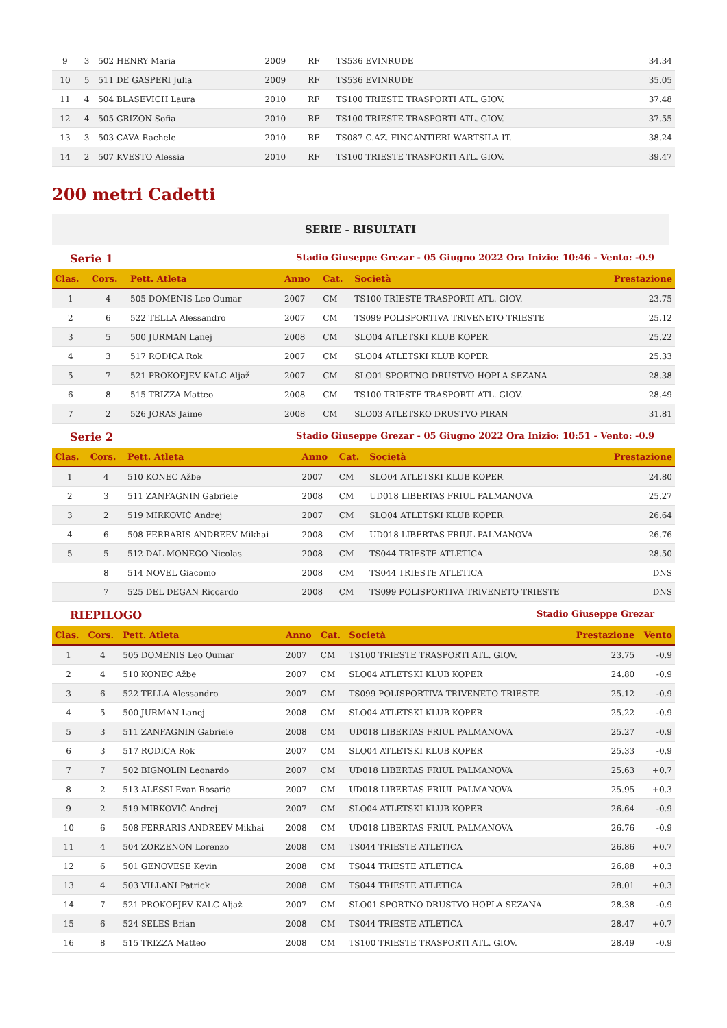| 9 | 3 | 502 HENRY Maria | 2009 | RF | TS536 EVINRUDE | 34.34 |
| 10 | 5 | 511 DE GASPERI Julia | 2009 | RF | TS536 EVINRUDE | 35.05 |
| 11 | 4 | 504 BLASEVICH Laura | 2010 | RF | TS100 TRIESTE TRASPORTI ATL. GIOV. | 37.48 |
| 12 | 4 | 505 GRIZON Sofia | 2010 | RF | TS100 TRIESTE TRASPORTI ATL. GIOV. | 37.55 |
| 13 | 3 | 503 CAVA Rachele | 2010 | RF | TS087 C.AZ. FINCANTIERI WARTSILA IT. | 38.24 |
| 14 | 2 | 507 KVESTO Alessia | 2010 | RF | TS100 TRIESTE TRASPORTI ATL. GIOV. | 39.47 |
200 metri Cadetti
SERIE - RISULTATI
Serie 1 Stadio Giuseppe Grezar - 05 Giugno 2022 Ora Inizio: 10:46 - Vento: -0.9
| Clas. | Cors. | Pett. Atleta | Anno | Cat. | Società | Prestazione |
| --- | --- | --- | --- | --- | --- | --- |
| 1 | 4 | 505 DOMENIS Leo Oumar | 2007 | CM | TS100 TRIESTE TRASPORTI ATL. GIOV. | 23.75 |
| 2 | 6 | 522 TELLA Alessandro | 2007 | CM | TS099 POLISPORTIVA TRIVENETO TRIESTE | 25.12 |
| 3 | 5 | 500 JURMAN Lanej | 2008 | CM | SLO04 ATLETSKI KLUB KOPER | 25.22 |
| 4 | 3 | 517 RODICA Rok | 2007 | CM | SLO04 ATLETSKI KLUB KOPER | 25.33 |
| 5 | 7 | 521 PROKOFJEV KALC Aljaž | 2007 | CM | SLO01 SPORTNO DRUSTVO HOPLA SEZANA | 28.38 |
| 6 | 8 | 515 TRIZZA Matteo | 2008 | CM | TS100 TRIESTE TRASPORTI ATL. GIOV. | 28.49 |
| 7 | 2 | 526 JORAS Jaime | 2008 | CM | SLO03 ATLETSKO DRUSTVO PIRAN | 31.81 |
Serie 2 Stadio Giuseppe Grezar - 05 Giugno 2022 Ora Inizio: 10:51 - Vento: -0.9
| Clas. | Cors. | Pett. Atleta | Anno | Cat. | Società | Prestazione |
| --- | --- | --- | --- | --- | --- | --- |
| 1 | 4 | 510 KONEC Ažbe | 2007 | CM | SLO04 ATLETSKI KLUB KOPER | 24.80 |
| 2 | 3 | 511 ZANFAGNIN Gabriele | 2008 | CM | UD018 LIBERTAS FRIUL PALMANOVA | 25.27 |
| 3 | 2 | 519 MIRKOVIČ Andrej | 2007 | CM | SLO04 ATLETSKI KLUB KOPER | 26.64 |
| 4 | 6 | 508 FERRARIS ANDREEV Mikhai | 2008 | CM | UD018 LIBERTAS FRIUL PALMANOVA | 26.76 |
| 5 | 5 | 512 DAL MONEGO Nicolas | 2008 | CM | TS044 TRIESTE ATLETICA | 28.50 |
| | 8 | 514 NOVEL Giacomo | 2008 | CM | TS044 TRIESTE ATLETICA | DNS |
| | 7 | 525 DEL DEGAN Riccardo | 2008 | CM | TS099 POLISPORTIVA TRIVENETO TRIESTE | DNS |
RIEPILOGO Stadio Giuseppe Grezar
| Clas. | Cors. | Pett. Atleta | Anno | Cat. | Società | Prestazione | Vento |
| --- | --- | --- | --- | --- | --- | --- | --- |
| 1 | 4 | 505 DOMENIS Leo Oumar | 2007 | CM | TS100 TRIESTE TRASPORTI ATL. GIOV. | 23.75 | -0.9 |
| 2 | 4 | 510 KONEC Ažbe | 2007 | CM | SLO04 ATLETSKI KLUB KOPER | 24.80 | -0.9 |
| 3 | 6 | 522 TELLA Alessandro | 2007 | CM | TS099 POLISPORTIVA TRIVENETO TRIESTE | 25.12 | -0.9 |
| 4 | 5 | 500 JURMAN Lanej | 2008 | CM | SLO04 ATLETSKI KLUB KOPER | 25.22 | -0.9 |
| 5 | 3 | 511 ZANFAGNIN Gabriele | 2008 | CM | UD018 LIBERTAS FRIUL PALMANOVA | 25.27 | -0.9 |
| 6 | 3 | 517 RODICA Rok | 2007 | CM | SLO04 ATLETSKI KLUB KOPER | 25.33 | -0.9 |
| 7 | 7 | 502 BIGNOLIN Leonardo | 2007 | CM | UD018 LIBERTAS FRIUL PALMANOVA | 25.63 | +0.7 |
| 8 | 2 | 513 ALESSI Evan Rosario | 2007 | CM | UD018 LIBERTAS FRIUL PALMANOVA | 25.95 | +0.3 |
| 9 | 2 | 519 MIRKOVIČ Andrej | 2007 | CM | SLO04 ATLETSKI KLUB KOPER | 26.64 | -0.9 |
| 10 | 6 | 508 FERRARIS ANDREEV Mikhai | 2008 | CM | UD018 LIBERTAS FRIUL PALMANOVA | 26.76 | -0.9 |
| 11 | 4 | 504 ZORZENON Lorenzo | 2008 | CM | TS044 TRIESTE ATLETICA | 26.86 | +0.7 |
| 12 | 6 | 501 GENOVESE Kevin | 2008 | CM | TS044 TRIESTE ATLETICA | 26.88 | +0.3 |
| 13 | 4 | 503 VILLANI Patrick | 2008 | CM | TS044 TRIESTE ATLETICA | 28.01 | +0.3 |
| 14 | 7 | 521 PROKOFJEV KALC Aljaž | 2007 | CM | SLO01 SPORTNO DRUSTVO HOPLA SEZANA | 28.38 | -0.9 |
| 15 | 6 | 524 SELES Brian | 2008 | CM | TS044 TRIESTE ATLETICA | 28.47 | +0.7 |
| 16 | 8 | 515 TRIZZA Matteo | 2008 | CM | TS100 TRIESTE TRASPORTI ATL. GIOV. | 28.49 | -0.9 |